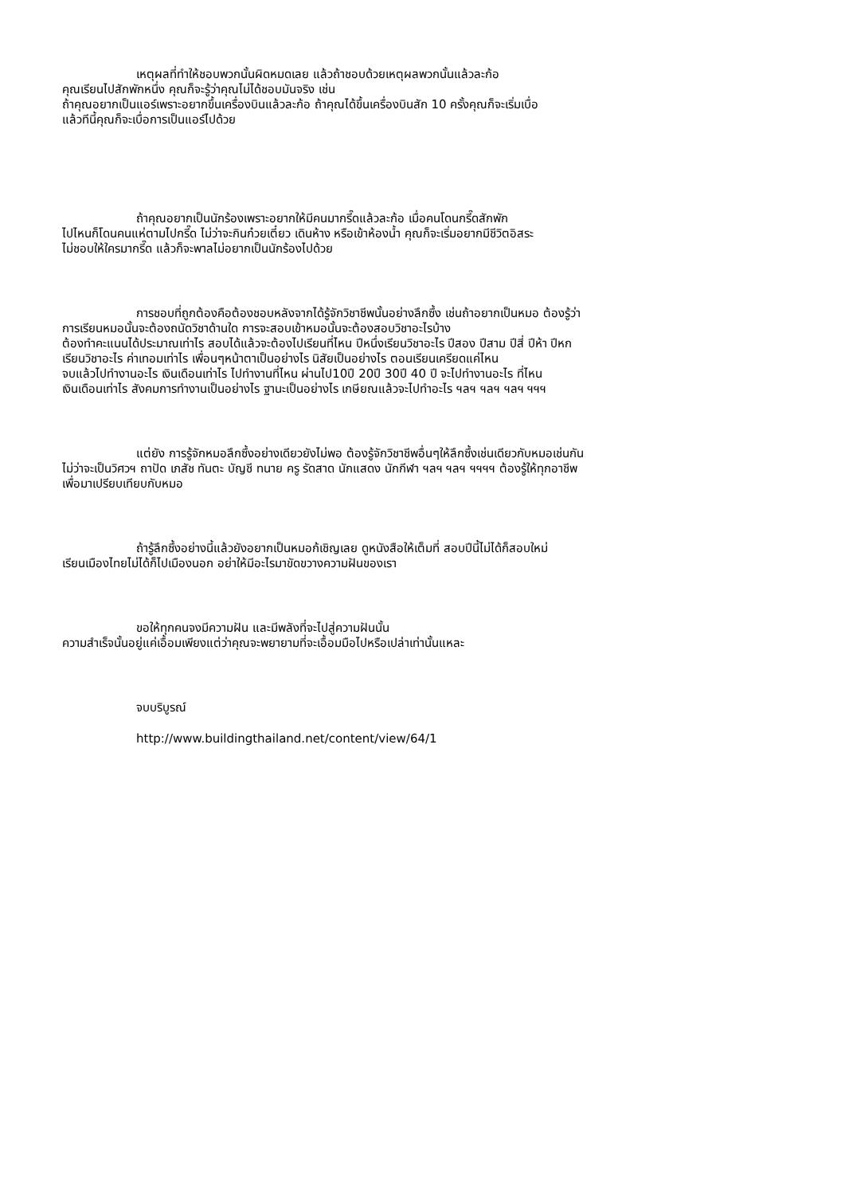เหตุผลที่ทำให้ชอบพวกนั้นผิดหมดเลย แล้วถ้าชอบด้วยเหตุผลพวกนั้นแล้วละก้อ
คุณเรียนไปสักพักหนึ่ง คุณก็จะรู้ว่าคุณไม่ได้ชอบมันจริง เช่น
ถ้าคุณอยากเป็นแอร์เพราะอยากขึ้นเครื่องบินแล้วละก้อ ถ้าคุณได้ขึ้นเครื่องบินสัก 10 ครั้งคุณก็จะเริ่มเบื่อ
แล้วทีนี้คุณก็จะเบื่อการเป็นแอร์ไปด้วย
ถ้าคุณอยากเป็นนักร้องเพราะอยากให้มีคนมากรี๊ดแล้วละก้อ เมื่อคนโดนกรี๊ดสักพัก
ไปไหนก็โดนคนแห่ตามไปกรี๊ด ไม่ว่าจะกินก๋วยเตี๋ยว เดินห้าง หรือเข้าห้องน้ำ คุณก็จะเริ่มอยากมีชีวิตอิสระ
ไม่ชอบให้ใครมากรี๊ด แล้วก็จะพาลไม่อยากเป็นนักร้องไปด้วย
การชอบที่ถูกต้องคือต้องชอบหลังจากได้รู้จักวิชาชีพนั้นอย่างลึกซึ้ง เช่นถ้าอยากเป็นหมอ ต้องรู้ว่า
การเรียนหมอนั้นจะต้องถนัดวิชาด้านใด การจะสอบเข้าหมอนั้นจะต้องสอบวิชาอะไรบ้าง
ต้องทำคะแนนได้ประมาณเท่าไร สอบได้แล้วจะต้องไปเรียนที่ไหน ปีหนึ่งเรียนวิชาอะไร ปีสอง ปีสาม ปีสี่ ปีห้า ปีหก
เรียนวิชาอะไร ค่าเทอมเท่าไร เพื่อนๆหน้าตาเป็นอย่างไร นิสัยเป็นอย่างไร ตอนเรียนเครียดแค่ไหน
จบแล้วไปทำงานอะไร เงินเดือนเท่าไร ไปทำงานที่ไหน ผ่านไป10ปี 20ปี 30ปี 40 ปี จะไปทำงานอะไร ที่ไหน
เงินเดือนเท่าไร สังคมการทำงานเป็นอย่างไร ฐานะเป็นอย่างไร เกษียณแล้วจะไปทำอะไร ฯลฯ ฯลฯ ฯลฯ ฯฯฯ
แต่ยัง การรู้จักหมอลึกซึ้งอย่างเดียวยังไม่พอ ต้องรู้จักวิชาชีพอื่นๆให้ลึกซึ้งเช่นเดียวกับหมอเช่นกัน
ไม่ว่าจะเป็นวิศวฯ ถาปัด เภสัช ทันตะ บัญชี ทนาย ครู รัดสาด นักแสดง นักกีฬา ฯลฯ ฯลฯ ฯฯฯฯ ต้องรู้ให้ทุกอาชีพ
เพื่อมาเปรียบเทียบกับหมอ
ถ้ารู้ลึกซึ้งอย่างนี้แล้วยังอยากเป็นหมอก้เชิญเลย ดูหนังสือให้เต็มที่ สอบปีนี้ไม่ได้ก็สอบใหม่
เรียนเมืองไทยไม่ได้ก็ไปเมืองนอก อย่าให้มีอะไรมาขัดขวางความฝันของเรา
ขอให้ทุกคนจงมีความฝัน และมีพลังที่จะไปสู่ความฝันนั้น
ความสำเร็จนั้นอยู่แค่เอื้อมเพียงแต่ว่าคุณจะพยายามที่จะเอื้อมมือไปหรือเปล่าเท่านั้นแหละ
จบบริบูรณ์
http://www.buildingthailand.net/content/view/64/1